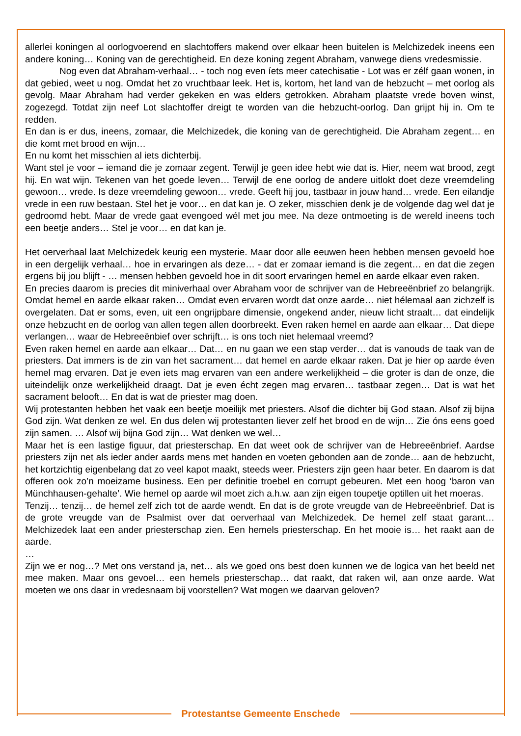allerlei koningen al oorlogvoerend en slachtoffers makend over elkaar heen buitelen is Melchizedek ineens een andere koning… Koning van de gerechtigheid. En deze koning zegent Abraham, vanwege diens vredesmissie.
Nog even dat Abraham-verhaal… - toch nog even íets meer catechisatie - Lot was er zélf gaan wonen, in dat gebied, weet u nog. Omdat het zo vruchtbaar leek. Het is, kortom, het land van de hebzucht – met oorlog als gevolg. Maar Abraham had verder gekeken en was elders getrokken. Abraham plaatste vrede boven winst, zogezegd. Totdat zijn neef Lot slachtoffer dreigt te worden van die hebzucht-oorlog. Dan grijpt hij in. Om te redden.
En dan is er dus, ineens, zomaar, die Melchizedek, die koning van de gerechtigheid. Die Abraham zegent… en die komt met brood en wijn…
En nu komt het misschien al iets dichterbij.
Want stel je voor – iemand die je zomaar zegent. Terwijl je geen idee hebt wie dat is. Hier, neem wat brood, zegt hij. En wat wijn. Tekenen van het goede leven… Terwijl de ene oorlog de andere uitlokt doet deze vreemdeling gewoon… vrede. Is deze vreemdeling gewoon… vrede. Geeft hij jou, tastbaar in jouw hand… vrede. Een eilandje vrede in een ruw bestaan. Stel het je voor… en dat kan je. O zeker, misschien denk je de volgende dag wel dat je gedroomd hebt. Maar de vrede gaat evengoed wél met jou mee. Na deze ontmoeting is de wereld ineens toch een beetje anders… Stel je voor… en dat kan je.
Het oerverhaal laat Melchizedek keurig een mysterie. Maar door alle eeuwen heen hebben mensen gevoeld hoe in een dergelijk verhaal… hoe in ervaringen als deze… - dat er zomaar iemand is die zegent… en dat die zegen ergens bij jou blijft - … mensen hebben gevoeld hoe in dit soort ervaringen hemel en aarde elkaar even raken.
En precies daarom is precies dit miniverhaal over Abraham voor de schrijver van de Hebreeënbrief zo belangrijk. Omdat hemel en aarde elkaar raken… Omdat even ervaren wordt dat onze aarde… niet hélemaal aan zichzelf is overgelaten. Dat er soms, even, uit een ongrijpbare dimensie, ongekend ander, nieuw licht straalt… dat eindelijk onze hebzucht en de oorlog van allen tegen allen doorbreekt. Even raken hemel en aarde aan elkaar… Dat diepe verlangen… waar de Hebreeënbief over schrijft… is ons toch niet helemaal vreemd?
Even raken hemel en aarde aan elkaar… Dat… en nu gaan we een stap verder… dat is vanouds de taak van de priesters. Dat immers is de zin van het sacrament… dat hemel en aarde elkaar raken. Dat je hier op aarde éven hemel mag ervaren. Dat je even iets mag ervaren van een andere werkelijkheid – die groter is dan de onze, die uiteindelijk onze werkelijkheid draagt. Dat je even écht zegen mag ervaren… tastbaar zegen… Dat is wat het sacrament belooft… En dat is wat de priester mag doen.
Wij protestanten hebben het vaak een beetje moeilijk met priesters. Alsof die dichter bij God staan. Alsof zij bijna God zijn. Wat denken ze wel. En dus delen wij protestanten liever zelf het brood en de wijn… Zie óns eens goed zijn samen. … Alsof wij bijna God zijn… Wat denken we wel…
Maar het ís een lastige figuur, dat priesterschap. En dat weet ook de schrijver van de Hebreeënbrief. Aardse priesters zijn net als ieder ander aards mens met handen en voeten gebonden aan de zonde… aan de hebzucht, het kortzichtig eigenbelang dat zo veel kapot maakt, steeds weer. Priesters zijn geen haar beter. En daarom is dat offeren ook zo’n moeizame business. Een per definitie troebel en corrupt gebeuren. Met een hoog ‘baron van Münchhausen-gehalte’. Wie hemel op aarde wil moet zich a.h.w. aan zijn eigen toupetje optillen uit het moeras.
Tenzij… tenzij… de hemel zelf zich tot de aarde wendt. En dat is de grote vreugde van de Hebreeënbrief. Dat is de grote vreugde van de Psalmist over dat oerverhaal van Melchizedek. De hemel zelf staat garant… Melchizedek laat een ander priesterschap zien. Een hemels priesterschap. En het mooie is… het raakt aan de aarde.
…
Zijn we er nog…? Met ons verstand ja, net… als we goed ons best doen kunnen we de logica van het beeld net mee maken. Maar ons gevoel… een hemels priesterschap… dat raakt, dat raken wil, aan onze aarde. Wat moeten we ons daar in vredesnaam bij voorstellen? Wat mogen we daarvan geloven?
Protestantse Gemeente Enschede